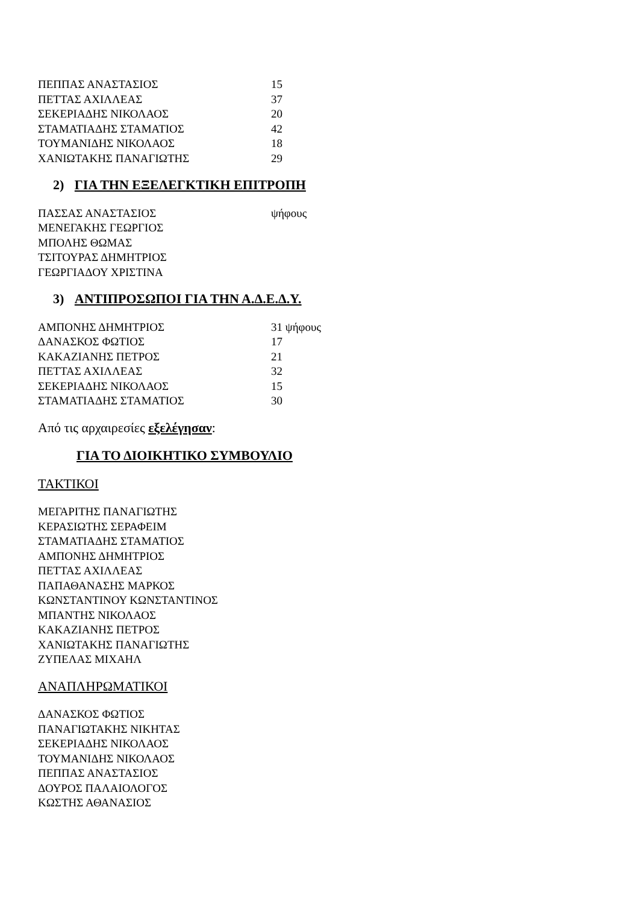| ΠΕΠΠΑΣ ΑΝΑΣΤΑΣΙΟΣ | 15 |
| ΠΕΤΤΑΣ ΑΧΙΛΛΕΑΣ | 37 |
| ΣΕΚΕΡΙΑΔΗΣ ΝΙΚΟΛΑΟΣ | 20 |
| ΣΤΑΜΑΤΙΑΔΗΣ ΣΤΑΜΑΤΙΟΣ | 42 |
| ΤΟΥΜΑΝΙΔΗΣ ΝΙΚΟΛΑΟΣ | 18 |
| ΧΑΝΙΩΤΑΚΗΣ ΠΑΝΑΓΙΩΤΗΣ | 29 |
2) ΓΙΑ ΤΗΝ ΕΞΕΛΕΓΚΤΙΚΗ ΕΠΙΤΡΟΠΗ
| ΠΑΣΣΑΣ ΑΝΑΣΤΑΣΙΟΣ | ψήφους |
| ΜΕΝΕΓΑΚΗΣ ΓΕΩΡΓΙΟΣ | |
| ΜΠΟΛΗΣ ΘΩΜΑΣ | |
| ΤΣΙΤΟΥΡΑΣ ΔΗΜΗΤΡΙΟΣ | |
| ΓΕΩΡΓΙΑΔΟΥ ΧΡΙΣΤΙΝΑ | |
3) ΑΝΤΙΠΡΟΣΩΠΟΙ ΓΙΑ ΤΗΝ Α.Δ.Ε.Δ.Υ.
| ΑΜΠΟΝΗΣ ΔΗΜΗΤΡΙΟΣ | 31 ψήφους |
| ΔΑΝΑΣΚΟΣ ΦΩΤΙΟΣ | 17 |
| ΚΑΚΑΖΙΑΝΗΣ ΠΕΤΡΟΣ | 21 |
| ΠΕΤΤΑΣ ΑΧΙΛΛΕΑΣ | 32 |
| ΣΕΚΕΡΙΑΔΗΣ ΝΙΚΟΛΑΟΣ | 15 |
| ΣΤΑΜΑΤΙΑΔΗΣ ΣΤΑΜΑΤΙΟΣ | 30 |
Από τις αρχαιρεσίες εξελέγησαν:
ΓΙΑ ΤΟ ΔΙΟΙΚΗΤΙΚΟ ΣΥΜΒΟΥΛΙΟ
ΤΑΚΤΙΚΟΙ
ΜΕΓΑΡΙΤΗΣ ΠΑΝΑΓΙΩΤΗΣ
ΚΕΡΑΣΙΩΤΗΣ ΣΕΡΑΦΕΙΜ
ΣΤΑΜΑΤΙΑΔΗΣ ΣΤΑΜΑΤΙΟΣ
ΑΜΠΟΝΗΣ ΔΗΜΗΤΡΙΟΣ
ΠΕΤΤΑΣ ΑΧΙΛΛΕΑΣ
ΠΑΠΑΘΑΝΑΣΗΣ ΜΑΡΚΟΣ
ΚΩΝΣΤΑΝΤΙΝΟΥ ΚΩΝΣΤΑΝΤΙΝΟΣ
ΜΠΑΝΤΗΣ ΝΙΚΟΛΑΟΣ
ΚΑΚΑΖΙΑΝΗΣ ΠΕΤΡΟΣ
ΧΑΝΙΩΤΑΚΗΣ ΠΑΝΑΓΙΩΤΗΣ
ΖΥΠΕΛΑΣ ΜΙΧΑΗΛ
ΑΝΑΠΛΗΡΩΜΑΤΙΚΟΙ
ΔΑΝΑΣΚΟΣ ΦΩΤΙΟΣ
ΠΑΝΑΓΙΩΤΑΚΗΣ ΝΙΚΗΤΑΣ
ΣΕΚΕΡΙΑΔΗΣ ΝΙΚΟΛΑΟΣ
ΤΟΥΜΑΝΙΔΗΣ ΝΙΚΟΛΑΟΣ
ΠΕΠΠΑΣ ΑΝΑΣΤΑΣΙΟΣ
ΔΟΥΡΟΣ ΠΑΛΑΙΟΛΟΓΟΣ
ΚΩΣΤΗΣ ΑΘΑΝΑΣΙΟΣ